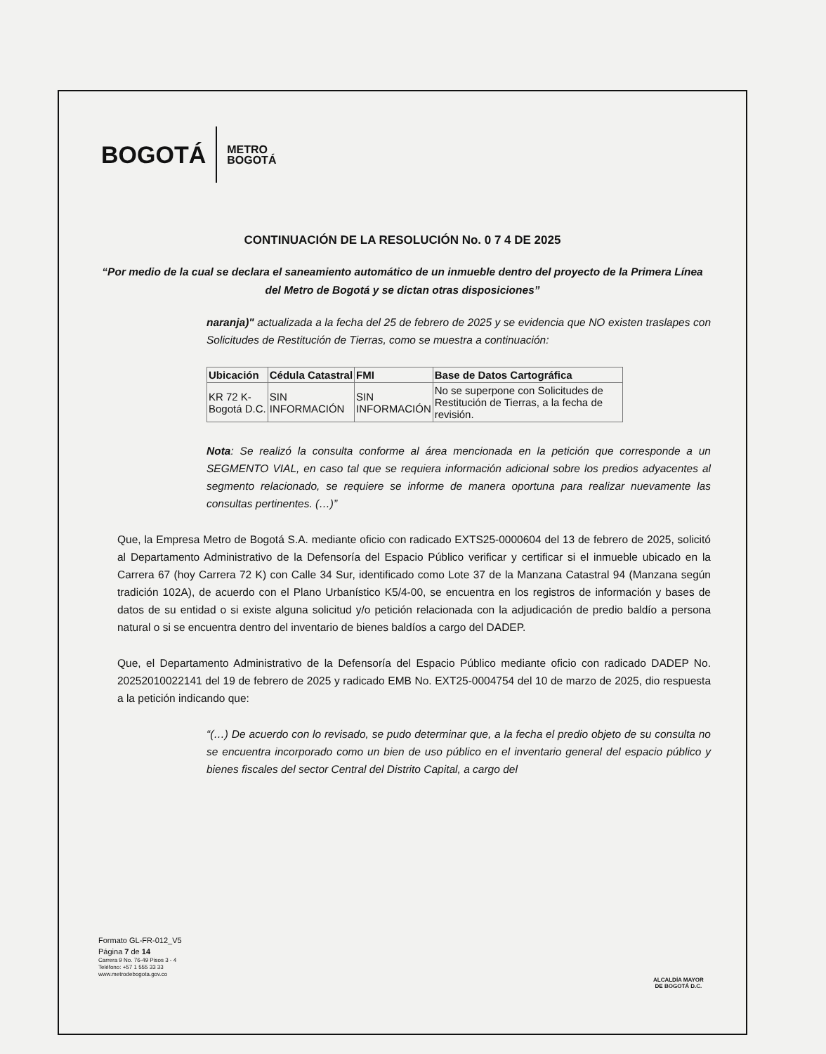BOGOTÁ METRO
BOGOTÁ
CONTINUACIÓN DE LA RESOLUCIÓN No. 0 7 4 DE 2025
“Por medio de la cual se declara el saneamiento automático de un inmueble dentro del proyecto de la Primera Línea del Metro de Bogotá y se dictan otras disposiciones”
naranja)" actualizada a la fecha del 25 de febrero de 2025 y se evidencia que NO existen traslapes con Solicitudes de Restitución de Tierras, como se muestra a continuación:
| Ubicación | Cédula Catastral | FMI | Base de Datos Cartográfica |
| --- | --- | --- | --- |
| KR 72 K- Bogotá D.C. | SIN INFORMACIÓN | SIN INFORMACIÓN | No se superpone con Solicitudes de Restitución de Tierras, a la fecha de revisión. |
Nota: Se realizó la consulta conforme al área mencionada en la petición que corresponde a un SEGMENTO VIAL, en caso tal que se requiera información adicional sobre los predios adyacentes al segmento relacionado, se requiere se informe de manera oportuna para realizar nuevamente las consultas pertinentes. (…)”
Que, la Empresa Metro de Bogotá S.A. mediante oficio con radicado EXTS25-0000604 del 13 de febrero de 2025, solicitó al Departamento Administrativo de la Defensoría del Espacio Público verificar y certificar si el inmueble ubicado en la Carrera 67 (hoy Carrera 72 K) con Calle 34 Sur, identificado como Lote 37 de la Manzana Catastral 94 (Manzana según tradición 102A), de acuerdo con el Plano Urbanístico K5/4-00, se encuentra en los registros de información y bases de datos de su entidad o si existe alguna solicitud y/o petición relacionada con la adjudicación de predio baldío a persona natural o si se encuentra dentro del inventario de bienes baldíos a cargo del DADEP.
Que, el Departamento Administrativo de la Defensoría del Espacio Público mediante oficio con radicado DADEP No. 20252010022141 del 19 de febrero de 2025 y radicado EMB No. EXT25-0004754 del 10 de marzo de 2025, dio respuesta a la petición indicando que:
“(…) De acuerdo con lo revisado, se pudo determinar que, a la fecha el predio objeto de su consulta no se encuentra incorporado como un bien de uso público en el inventario general del espacio público y bienes fiscales del sector Central del Distrito Capital, a cargo del
Formato GL-FR-012_V5
Página 7 de 14
Carrera 9 No. 76-49 Pisos 3 - 4
Teléfono: +57 1 555 33 33
www.metrodebogota.gov.co
ALCALDÍA MAYOR
DE BOGOTÁ D.C.